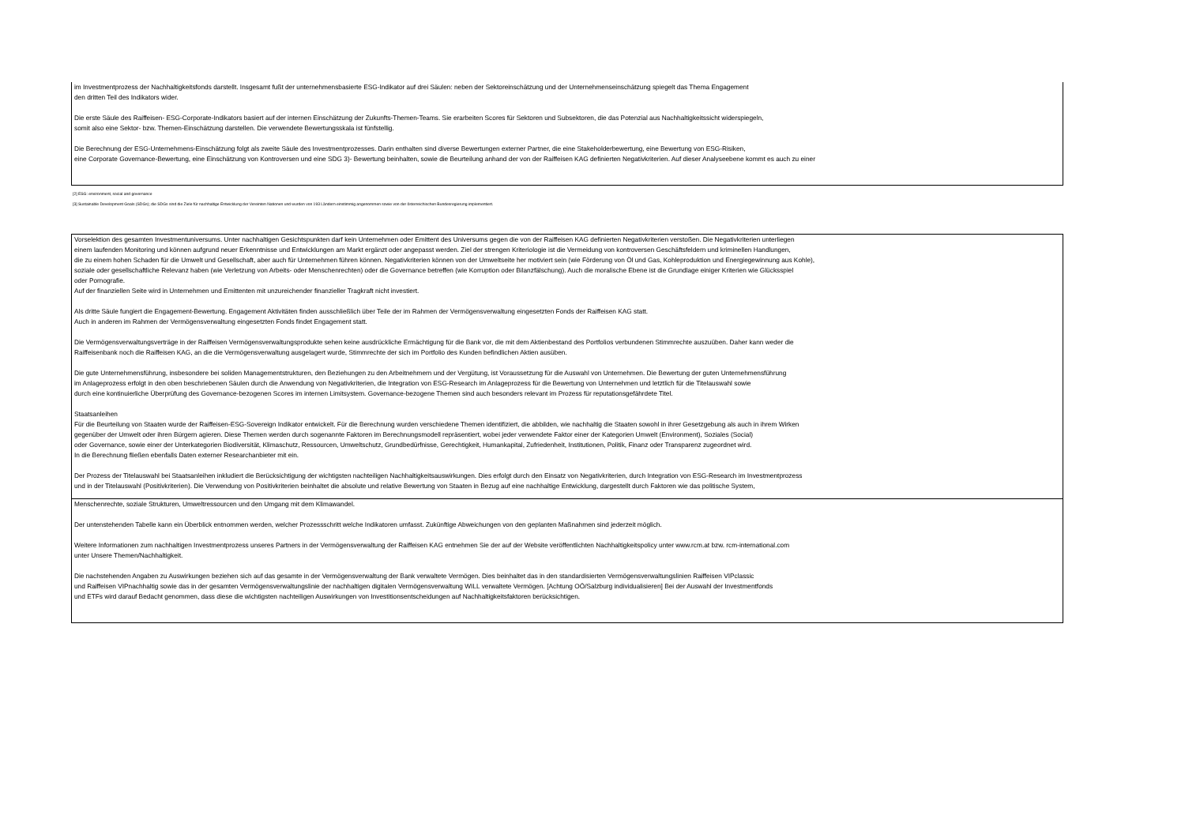im Investmentprozess der Nachhaltigkeitsfonds darstellt. Insgesamt fußt der unternehmensbasierte ESG-Indikator auf drei Säulen: neben der Sektoreinschätzung und der Unternehmenseinschätzung spiegelt das Thema Engagement
den dritten Teil des Indikators wider.
Die erste Säule des Raiffeisen- ESG-Corporate-Indikators basiert auf der internen Einschätzung der Zukunfts-Themen-Teams. Sie erarbeiten Scores für Sektoren und Subsektoren, die das Potenzial aus Nachhaltigkeitssicht widerspiegeln,
somit also eine Sektor- bzw. Themen-Einschätzung darstellen. Die verwendete Bewertungsskala ist fünfstellig.
Die Berechnung der ESG-Unternehmens-Einschätzung folgt als zweite Säule des Investmentprozesses. Darin enthalten sind diverse Bewertungen externer Partner, die eine Stakeholderbewertung, eine Bewertung von ESG-Risiken,
eine Corporate Governance-Bewertung, eine Einschätzung von Kontroversen und eine SDG 3)- Bewertung beinhalten, sowie die Beurteilung anhand der von der Raiffeisen KAG definierten Negativkriterien. Auf dieser Analyseebene kommt es auch zu einer
[2] ESG: environment, social and governance
[3] Sustainable Development Goals (SDGs); die SDGs sind die Ziele für nachhaltige Entwicklung der Vereinten Nationen und wurden von 193 Ländern einstimmig angenommen sowie von der österreichischen Bundesregierung implementiert.
Vorselektion des gesamten Investmentuniversums. Unter nachhaltigen Gesichtspunkten darf kein Unternehmen oder Emittent des Universums gegen die von der Raiffeisen KAG definierten Negativkriterien verstoßen. Die Negativkriterien unterliegen
einem laufenden Monitoring und können aufgrund neuer Erkenntnisse und Entwicklungen am Markt ergänzt oder angepasst werden. Ziel der strengen Kriteriologie ist die Vermeidung von kontroversen Geschäftsfeldern und kriminellen Handlungen,
die zu einem hohen Schaden für die Umwelt und Gesellschaft, aber auch für Unternehmen führen können. Negativkriterien können von der Umweltseite her motiviert sein (wie Förderung von Öl und Gas, Kohleproduktion und Energiegewinnung aus Kohle),
soziale oder gesellschaftliche Relevanz haben (wie Verletzung von Arbeits- oder Menschenrechten) oder die Governance betreffen (wie Korruption oder Bilanzfälschung). Auch die moralische Ebene ist die Grundlage einiger Kriterien wie Glücksspiel
oder Pornografie.
Auf der finanziellen Seite wird in Unternehmen und Emittenten mit unzureichender finanzieller Tragkraft nicht investiert.
Als dritte Säule fungiert die Engagement-Bewertung. Engagement Aktivitäten finden ausschließlich über Teile der im Rahmen der Vermögensverwaltung eingesetzten Fonds der Raiffeisen KAG statt.
Auch in anderen im Rahmen der Vermögensverwaltung eingesetzten Fonds findet Engagement statt.
Die Vermögensverwaltungsverträge in der Raiffeisen Vermögensverwaltungsprodukte sehen keine ausdrückliche Ermächtigung für die Bank vor, die mit dem Aktienbestand des Portfolios verbundenen Stimmrechte auszuüben. Daher kann weder die
Raiffeisenbank noch die Raiffeisen KAG, an die die Vermögensverwaltung ausgelagert wurde, Stimmrechte der sich im Portfolio des Kunden befindlichen Aktien ausüben.
Die gute Unternehmensführung, insbesondere bei soliden Managementstrukturen, den Beziehungen zu den Arbeitnehmern und der Vergütung, ist Voraussetzung für die Auswahl von Unternehmen. Die Bewertung der guten Unternehmensführung
im Anlageprozess erfolgt in den oben beschriebenen Säulen durch die Anwendung von Negativkriterien, die Integration von ESG-Research im Anlageprozess für die Bewertung von Unternehmen und letztlich für die Titelauswahl sowie
durch eine kontinuierliche Überprüfung des Governance-bezogenen Scores im internen Limitsystem. Governance-bezogene Themen sind auch besonders relevant im Prozess für reputationsgefährdete Titel.
Staatsanleihen
Für die Beurteilung von Staaten wurde der Raiffeisen-ESG-Sovereign Indikator entwickelt. Für die Berechnung wurden verschiedene Themen identifiziert, die abbilden, wie nachhaltig die Staaten sowohl in ihrer Gesetzgebung als auch in ihrem Wirken
gegenüber der Umwelt oder ihren Bürgern agieren. Diese Themen werden durch sogenannte Faktoren im Berechnungsmodell repräsentiert, wobei jeder verwendete Faktor einer der Kategorien Umwelt (Environment), Soziales (Social)
oder Governance, sowie einer der Unterkategorien Biodiversität, Klimaschutz, Ressourcen, Umweltschutz, Grundbedürfnisse, Gerechtigkeit, Humankapital, Zufriedenheit, Institutionen, Politik, Finanz oder Transparenz zugeordnet wird.
In die Berechnung fließen ebenfalls Daten externer Researchanbieter mit ein.
Der Prozess der Titelauswahl bei Staatsanleihen inkludiert die Berücksichtigung der wichtigsten nachteiligen Nachhaltigkeitsauswirkungen. Dies erfolgt durch den Einsatz von Negativkriterien, durch Integration von ESG-Research im Investmentprozess
und in der Titelauswahl (Positivkriterien). Die Verwendung von Positivkriterien beinhaltet die absolute und relative Bewertung von Staaten in Bezug auf eine nachhaltige Entwicklung, dargestellt durch Faktoren wie das politische System,
Menschenrechte, soziale Strukturen, Umweltressourcen und den Umgang mit dem Klimawandel.
Der untenstehenden Tabelle kann ein Überblick entnommen werden, welcher Prozessschritt welche Indikatoren umfasst. Zukünftige Abweichungen von den geplanten Maßnahmen sind jederzeit möglich.
Weitere Informationen zum nachhaltigen Investmentprozess unseres Partners in der Vermögensverwaltung der Raiffeisen KAG entnehmen Sie der auf der Website veröffentlichten Nachhaltigkeitspolicy unter www.rcm.at bzw. rcm-international.com
unter Unsere Themen/Nachhaltigkeit.
Die nachstehenden Angaben zu Auswirkungen beziehen sich auf das gesamte in der Vermögensverwaltung der Bank verwaltete Vermögen. Dies beinhaltet das in den standardisierten Vermögensverwaltungslinien Raiffeisen VIPclassic
und Raiffeisen VIPnachhaltig sowie das in der gesamten Vermögensverwaltungslinie der nachhaltigen digitalen Vermögensverwaltung WILL verwaltete Vermögen. [Achtung OÖ/Salzburg individualisieren] Bei der Auswahl der Investmentfonds
und ETFs wird darauf Bedacht genommen, dass diese die wichtigsten nachteiligen Auswirkungen von Investitionsentscheidungen auf Nachhaltigkeitsfaktoren berücksichtigen.